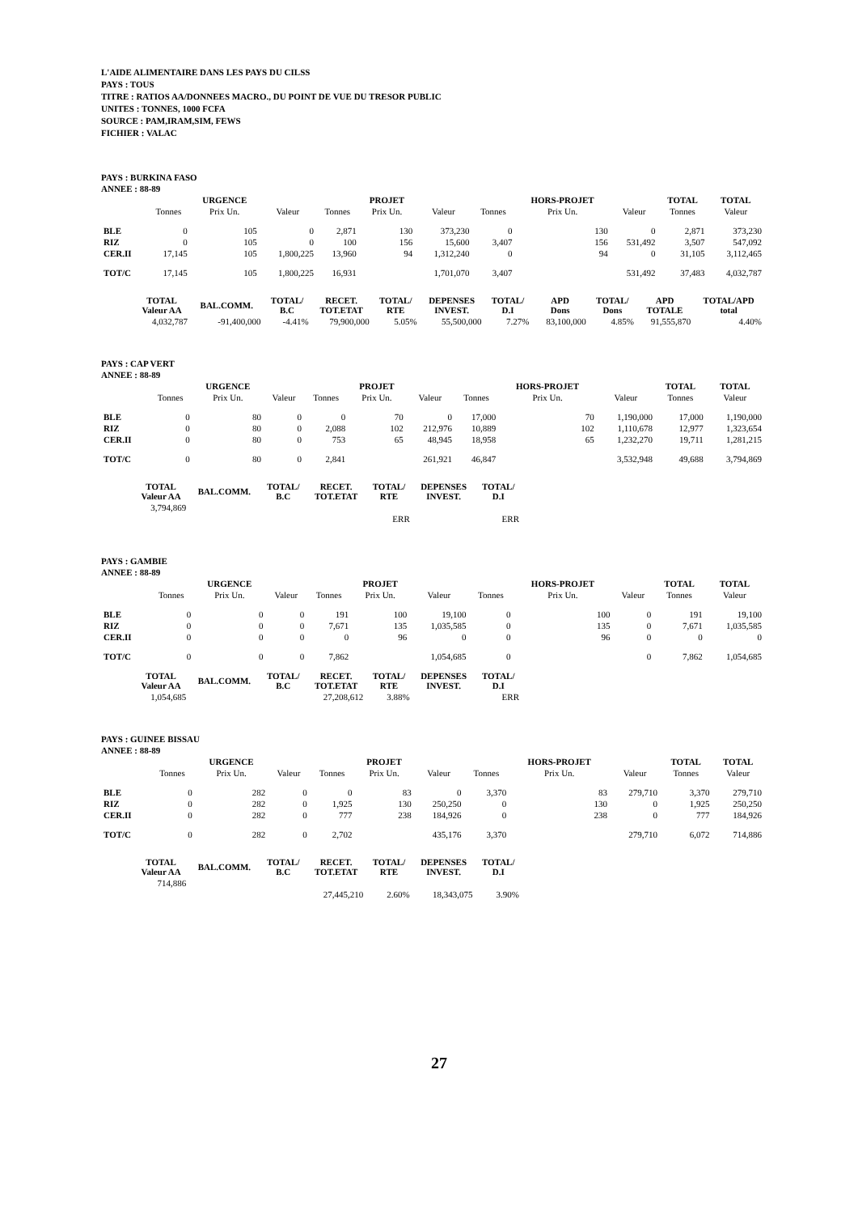L'AIDE ALIMENTAIRE DANS LES PAYS DU CILSS
PAYS : TOUS
TITRE : RATIOS AA/DONNEES MACRO., DU POINT DE VUE DU TRESOR PUBLIC
UNITES : TONNES, 1000 FCFA
SOURCE : PAM,IRAM,SIM, FEWS
FICHIER : VALAC
PAYS : BURKINA FASO
ANNEE : 88-89
| | | URGENCE | | | PROJET | | | HORS-PROJET | | TOTAL | TOTAL |
| --- | --- | --- | --- | --- | --- | --- | --- | --- | --- | --- | --- |
| | Tonnes | Prix Un. | Valeur | Tonnes | Prix Un. | Valeur | Tonnes | Prix Un. | Valeur | Tonnes | Valeur |
| BLE | 0 | 105 | 0 | 2,871 | 130 | 373,230 | 0 | 130 | 0 | 2,871 | 373,230 |
| RIZ | 0 | 105 | 0 | 100 | 156 | 15,600 | 3,407 | 156 | 531,492 | 3,507 | 547,092 |
| CER.II | 17,145 | 105 | 1,800,225 | 13,960 | 94 | 1,312,240 | 0 | 94 | 0 | 31,105 | 3,112,465 |
| TOT/C | 17,145 | 105 | 1,800,225 | 16,931 | | 1,701,070 | 3,407 | | 531,492 | 37,483 | 4,032,787 |
| TOTAL Valeur AA | BAL.COMM. | TOTAL/ B.C | RECET. TOT.ETAT | TOTAL/ RTE | DEPENSES INVEST. | TOTAL/ D.I | APD Dons | TOTAL/ Dons | APD TOTALE | TOTAL/APD total |
| --- | --- | --- | --- | --- | --- | --- | --- | --- | --- | --- |
| 4,032,787 | -91,400,000 | -4.41% | 79,900,000 | 5.05% | 55,500,000 | 7.27% | 83,100,000 | 4.85% | 91,555,870 | 4.40% |
PAYS : CAP VERT
ANNEE : 88-89
| | | URGENCE | | | PROJET | | | HORS-PROJET | | TOTAL | TOTAL |
| --- | --- | --- | --- | --- | --- | --- | --- | --- | --- | --- | --- |
| | Tonnes | Prix Un. | Valeur | Tonnes | Prix Un. | Valeur | Tonnes | Prix Un. | Valeur | Tonnes | Valeur |
| BLE | 0 | 80 | 0 | 0 | 70 | 0 | 17,000 | 70 | 1,190,000 | 17,000 | 1,190,000 |
| RIZ | 0 | 80 | 0 | 2,088 | 102 | 212,976 | 10,889 | 102 | 1,110,678 | 12,977 | 1,323,654 |
| CER.II | 0 | 80 | 0 | 753 | 65 | 48,945 | 18,958 | 65 | 1,232,270 | 19,711 | 1,281,215 |
| TOT/C | 0 | 80 | 0 | 2,841 | | 261,921 | 46,847 | | 3,532,948 | 49,688 | 3,794,869 |
| TOTAL Valeur AA | BAL.COMM. | TOTAL/ B.C | RECET. TOT.ETAT | TOTAL/ RTE | DEPENSES INVEST. | TOTAL/ D.I |
| --- | --- | --- | --- | --- | --- | --- |
| 3,794,869 | | | | | | |
| | | | | ERR | | ERR |
PAYS : GAMBIE
ANNEE : 88-89
| | | URGENCE | | | PROJET | | | HORS-PROJET | | TOTAL | TOTAL |
| --- | --- | --- | --- | --- | --- | --- | --- | --- | --- | --- | --- |
| | Tonnes | Prix Un. | Valeur | Tonnes | Prix Un. | Valeur | Tonnes | Prix Un. | Valeur | Tonnes | Valeur |
| BLE | 0 | 0 | 0 | 191 | 100 | 19,100 | 0 | 100 | 0 | 191 | 19,100 |
| RIZ | 0 | 0 | 0 | 7,671 | 135 | 1,035,585 | 0 | 135 | 0 | 7,671 | 1,035,585 |
| CER.II | 0 | 0 | 0 | 0 | 96 | 0 | 0 | 96 | 0 | 0 | 0 |
| TOT/C | 0 | 0 | 0 | 7,862 | | 1,054,685 | 0 | | 0 | 7,862 | 1,054,685 |
| TOTAL Valeur AA | BAL.COMM. | TOTAL/ B.C | RECET. TOT.ETAT | TOTAL/ RTE | DEPENSES INVEST. | TOTAL/ D.I |
| --- | --- | --- | --- | --- | --- | --- |
| 1,054,685 | | | 27,208,612 | 3.88% | | ERR |
PAYS : GUINEE BISSAU
ANNEE : 88-89
| | | URGENCE | | | PROJET | | | HORS-PROJET | | TOTAL | TOTAL |
| --- | --- | --- | --- | --- | --- | --- | --- | --- | --- | --- | --- |
| | Tonnes | Prix Un. | Valeur | Tonnes | Prix Un. | Valeur | Tonnes | Prix Un. | Valeur | Tonnes | Valeur |
| BLE | 0 | 282 | 0 | 0 | 83 | 0 | 3,370 | 83 | 279,710 | 3,370 | 279,710 |
| RIZ | 0 | 282 | 0 | 1,925 | 130 | 250,250 | 0 | 130 | 0 | 1,925 | 250,250 |
| CER.II | 0 | 282 | 0 | 777 | 238 | 184,926 | 0 | 238 | 0 | 777 | 184,926 |
| TOT/C | 0 | 282 | 0 | 2,702 | | 435,176 | 3,370 | | 279,710 | 6,072 | 714,886 |
| TOTAL Valeur AA | BAL.COMM. | TOTAL/ B.C | RECET. TOT.ETAT | TOTAL/ RTE | DEPENSES INVEST. | TOTAL/ D.I |
| --- | --- | --- | --- | --- | --- | --- |
| 714,886 | | | | | | |
| | | | 27,445,210 | 2.60% | 18,343,075 | 3.90% |
27